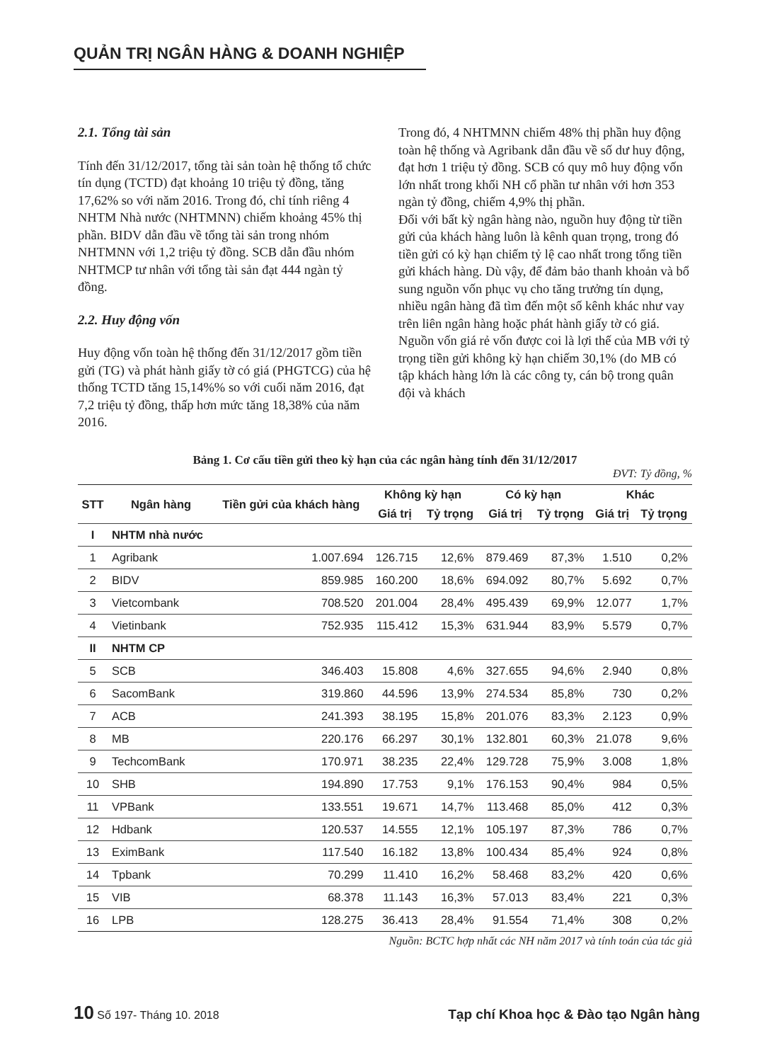QUẢN TRỊ NGÂN HÀNG & DOANH NGHIỆP
2.1. Tổng tài sản
Tính đến 31/12/2017, tổng tài sản toàn hệ thống tổ chức tín dụng (TCTD) đạt khoảng 10 triệu tỷ đồng, tăng 17,62% so với năm 2016. Trong đó, chỉ tính riêng 4 NHTM Nhà nước (NHTMNN) chiếm khoảng 45% thị phần. BIDV dẫn đầu về tổng tài sản trong nhóm NHTMNN với 1,2 triệu tỷ đồng. SCB dẫn đầu nhóm NHTMCP tư nhân với tổng tài sản đạt 444 ngàn tỷ đồng.
2.2. Huy động vốn
Huy động vốn toàn hệ thống đến 31/12/2017 gồm tiền gửi (TG) và phát hành giấy tờ có giá (PHGTCG) của hệ thống TCTD tăng 15,14%% so với cuối năm 2016, đạt 7,2 triệu tỷ đồng, thấp hơn mức tăng 18,38% của năm 2016.
Trong đó, 4 NHTMNN chiếm 48% thị phần huy động toàn hệ thống và Agribank dẫn đầu về số dư huy động, đạt hơn 1 triệu tỷ đồng. SCB có quy mô huy động vốn lớn nhất trong khối NH cổ phần tư nhân với hơn 353 ngàn tỷ đồng, chiếm 4,9% thị phần.
Đối với bất kỳ ngân hàng nào, nguồn huy động từ tiền gửi của khách hàng luôn là kênh quan trọng, trong đó tiền gửi có kỳ hạn chiếm tỷ lệ cao nhất trong tổng tiền gửi khách hàng. Dù vậy, để đảm bảo thanh khoản và bổ sung nguồn vốn phục vụ cho tăng trưởng tín dụng, nhiều ngân hàng đã tìm đến một số kênh khác như vay trên liên ngân hàng hoặc phát hành giấy tờ có giá. Nguồn vốn giá rẻ vốn được coi là lợi thế của MB với tỷ trọng tiền gửi không kỳ hạn chiếm 30,1% (do MB có tập khách hàng lớn là các công ty, cán bộ trong quân đội và khách
Bảng 1. Cơ cấu tiền gửi theo kỳ hạn của các ngân hàng tính đến 31/12/2017
ĐVT: Tỷ đồng, %
| STT | Ngân hàng | Tiền gửi của khách hàng | Không kỳ hạn | | Có kỳ hạn | | Khác | |
| --- | --- | --- | --- | --- | --- | --- | --- | --- |
| | | | Giá trị | Tỷ trọng | Giá trị | Tỷ trọng | Giá trị | Tỷ trọng |
| I | NHTM nhà nước | | | | | | | |
| 1 | Agribank | 1.007.694 | 126.715 | 12,6% | 879.469 | 87,3% | 1.510 | 0,2% |
| 2 | BIDV | 859.985 | 160.200 | 18,6% | 694.092 | 80,7% | 5.692 | 0,7% |
| 3 | Vietcombank | 708.520 | 201.004 | 28,4% | 495.439 | 69,9% | 12.077 | 1,7% |
| 4 | Vietinbank | 752.935 | 115.412 | 15,3% | 631.944 | 83,9% | 5.579 | 0,7% |
| II | NHTM CP | | | | | | | |
| 5 | SCB | 346.403 | 15.808 | 4,6% | 327.655 | 94,6% | 2.940 | 0,8% |
| 6 | SacomBank | 319.860 | 44.596 | 13,9% | 274.534 | 85,8% | 730 | 0,2% |
| 7 | ACB | 241.393 | 38.195 | 15,8% | 201.076 | 83,3% | 2.123 | 0,9% |
| 8 | MB | 220.176 | 66.297 | 30,1% | 132.801 | 60,3% | 21.078 | 9,6% |
| 9 | TechcomBank | 170.971 | 38.235 | 22,4% | 129.728 | 75,9% | 3.008 | 1,8% |
| 10 | SHB | 194.890 | 17.753 | 9,1% | 176.153 | 90,4% | 984 | 0,5% |
| 11 | VPBank | 133.551 | 19.671 | 14,7% | 113.468 | 85,0% | 412 | 0,3% |
| 12 | Hdbank | 120.537 | 14.555 | 12,1% | 105.197 | 87,3% | 786 | 0,7% |
| 13 | EximBank | 117.540 | 16.182 | 13,8% | 100.434 | 85,4% | 924 | 0,8% |
| 14 | Tpbank | 70.299 | 11.410 | 16,2% | 58.468 | 83,2% | 420 | 0,6% |
| 15 | VIB | 68.378 | 11.143 | 16,3% | 57.013 | 83,4% | 221 | 0,3% |
| 16 | LPB | 128.275 | 36.413 | 28,4% | 91.554 | 71,4% | 308 | 0,2% |
Nguồn: BCTC hợp nhất các NH năm 2017 và tính toán của tác giả
10 Số 197- Tháng 10. 2018 Tạp chí Khoa học & Đào tạo Ngân hàng